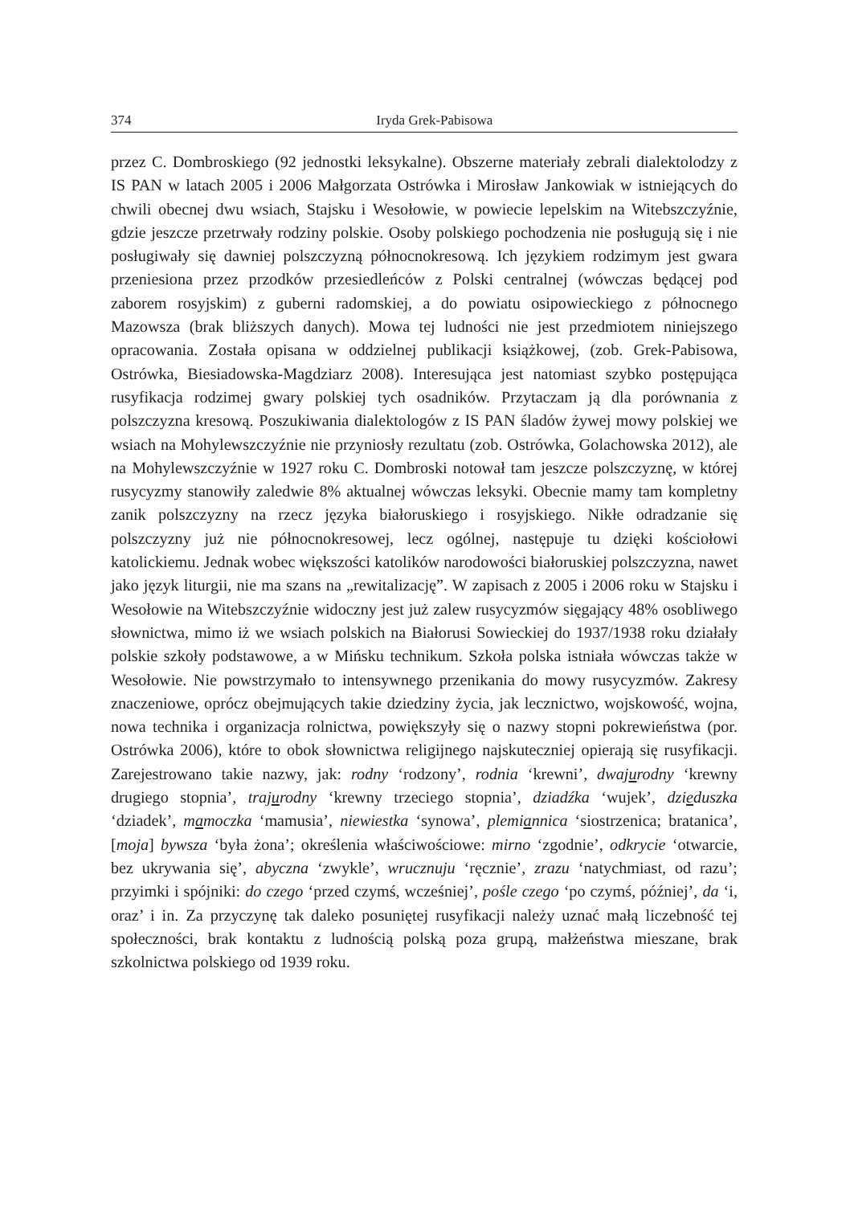374 Iryda Grek-Pabisowa
przez C. Dombroskiego (92 jednostki leksykalne). Obszerne materiały zebrali dialektolodzy z IS PAN w latach 2005 i 2006 Małgorzata Ostrówka i Mirosław Jankowiak w istniejących do chwili obecnej dwu wsiach, Stajsku i Wesołowie, w powiecie lepelskim na Witebszczyźnie, gdzie jeszcze przetrwały rodziny polskie. Osoby polskiego pochodzenia nie posługują się i nie posługiwały się dawniej polszczyzną północnokresową. Ich językiem rodzimym jest gwara przeniesiona przez przodków przesiedleńców z Polski centralnej (wówczas będącej pod zaborem rosyjskim) z guberni radomskiej, a do powiatu osipowieckiego z północnego Mazowsza (brak bliższych danych). Mowa tej ludności nie jest przedmiotem niniejszego opracowania. Została opisana w oddzielnej publikacji książkowej, (zob. Grek-Pabisowa, Ostrówka, Biesiadowska-Magdziarz 2008). Interesująca jest natomiast szybko postępująca rusyfikacja rodzimej gwary polskiej tych osadników. Przytaczam ją dla porównania z polszczyzna kresową. Poszukiwania dialektologów z IS PAN śladów żywej mowy polskiej we wsiach na Mohylewszczyźnie nie przyniosły rezultatu (zob. Ostrówka, Golachowska 2012), ale na Mohylewszczyźnie w 1927 roku C. Dombroski notował tam jeszcze polszczyznę, w której rusycyzmy stanowiły zaledwie 8% aktualnej wówczas leksyki. Obecnie mamy tam kompletny zanik polszczyzny na rzecz języka białoruskiego i rosyjskiego. Nikłe odradzanie się polszczyzny już nie północnokresowej, lecz ogólnej, następuje tu dzięki kościołowi katolickiemu. Jednak wobec większości katolików narodowości białoruskiej polszczyzna, nawet jako język liturgii, nie ma szans na „rewitalizację”. W zapisach z 2005 i 2006 roku w Stajsku i Wesołowie na Witebszczyźnie widoczny jest już zalew rusycyzmów sięgający 48% osobliwego słownictwa, mimo iż we wsiach polskich na Białorusi Sowieckiej do 1937/1938 roku działały polskie szkoły podstawowe, a w Mińsku technikum. Szkoła polska istniała wówczas także w Wesołowie. Nie powstrzymało to intensywnego przenikania do mowy rusycyzmów. Zakresy znaczeniowe, oprócz obejmujących takie dziedziny życia, jak lecznictwo, wojskowość, wojna, nowa technika i organizacja rolnictwa, powiększyły się o nazwy stopni pokrewieństwa (por. Ostrówka 2006), które to obok słownictwa religijnego najskuteczniej opierają się rusyfikacji. Zarejestrowano takie nazwy, jak: rodny ‘rodzony’, rodnia ‘krewni’, dwajurodny ‘krewny drugiego stopnia’, trajurodny ‘krewny trzeciego stopnia’, dziadźka ‘wujek’, dzieduszka ‘dziadek’, mamoczka ‘mamusia’, niewiestka ‘synowa’, plemiannica ‘siostrzenica; bratanica’, [moja] bywsza ‘była żona’; określenia właściwościowe: mirno ‘zgodnie’, odkrycie ‘otwarcie, bez ukrywania się’, abyczna ‘zwykle’, wrucznuju ‘ręcznie’, zrazu ‘natychmiast, od razu’; przyimki i spójniki: do czego ‘przed czymś, wcześniej’, pośle czego ‘po czymś, później’, da ‘i, oraz’ i in. Za przyczynę tak daleko posuniętej rusyfikacji należy uznać małą liczebność tej społeczności, brak kontaktu z ludnością polską poza grupą, małżeństwa mieszane, brak szkolnictwa polskiego od 1939 roku.